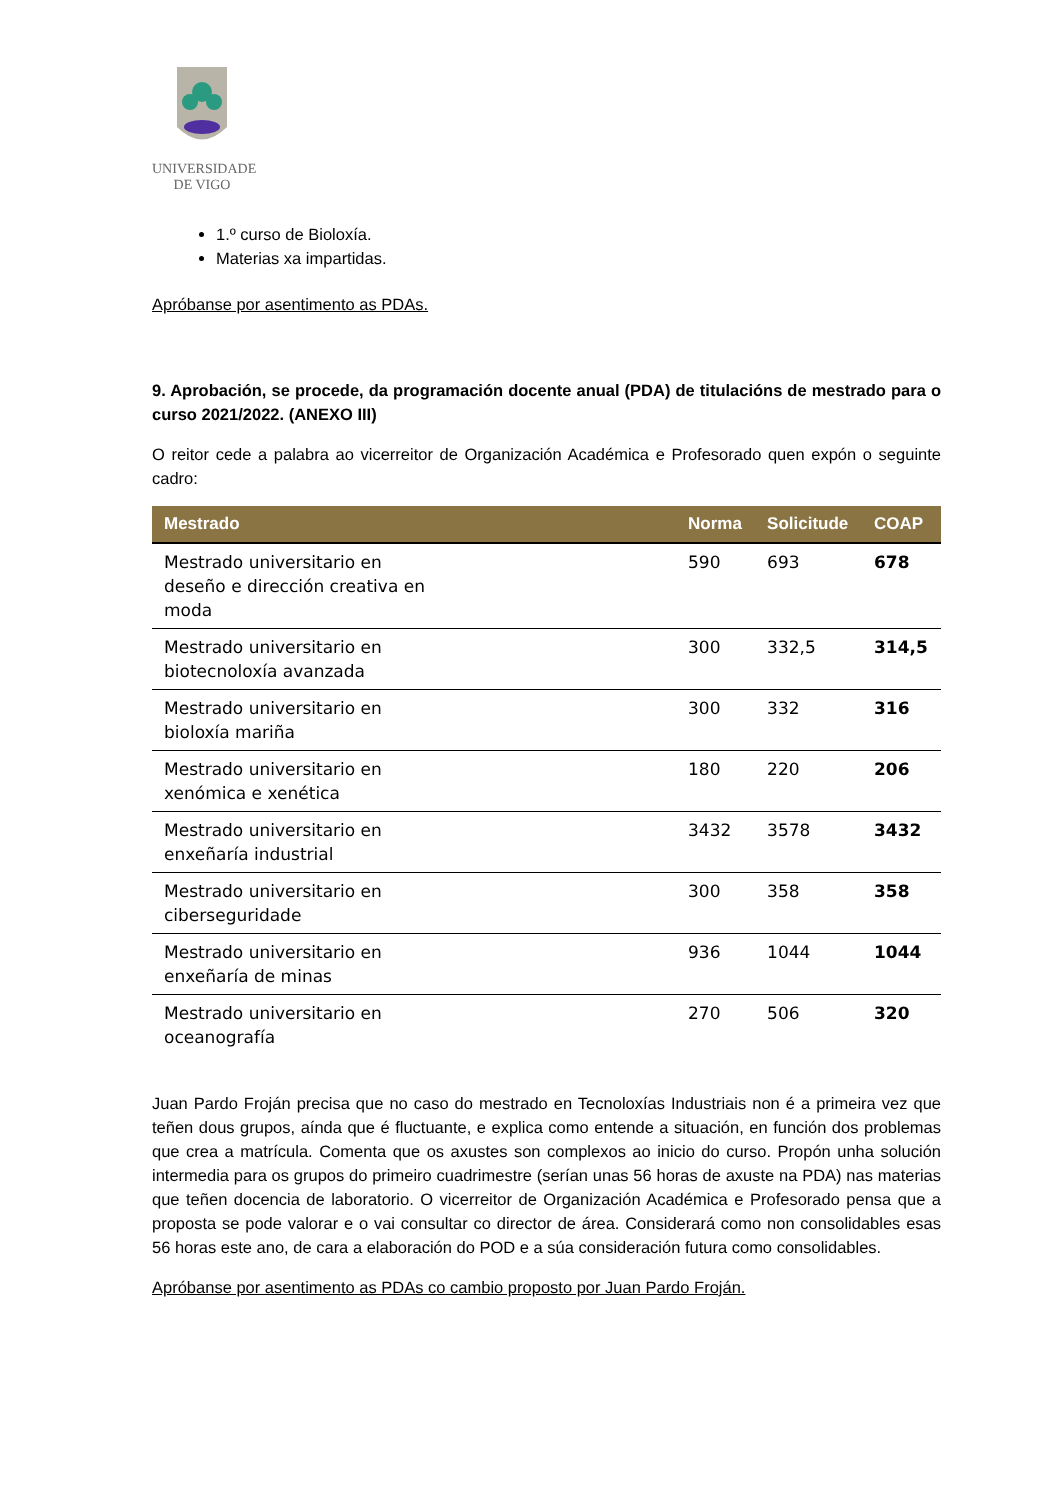UNIVERSIDADE
DE VIGO
1.º curso de Bioloxía.
Materias xa impartidas.
Apróbanse por asentimento as PDAs.
9. Aprobación, se procede, da programación docente anual (PDA) de titulacións de mestrado para o curso 2021/2022. (ANEXO III)
O reitor cede a palabra ao vicerreitor de Organización Académica e Profesorado quen expón o seguinte cadro:
| Mestrado | Norma | Solicitude | COAP |
| --- | --- | --- | --- |
| Mestrado universitario en deseño e dirección creativa en moda | 590 | 693 | 678 |
| Mestrado universitario en biotecnoloxía avanzada | 300 | 332,5 | 314,5 |
| Mestrado universitario en bioloxía mariña | 300 | 332 | 316 |
| Mestrado universitario en xenómica e xenética | 180 | 220 | 206 |
| Mestrado universitario en enxeñaría industrial | 3432 | 3578 | 3432 |
| Mestrado universitario en ciberseguridade | 300 | 358 | 358 |
| Mestrado universitario en enxeñaría de minas | 936 | 1044 | 1044 |
| Mestrado universitario en oceanografía | 270 | 506 | 320 |
Juan Pardo Froján precisa que no caso do mestrado en Tecnoloxías Industriais non é a primeira vez que teñen dous grupos, aínda que é fluctuante, e explica como entende a situación, en función dos problemas que crea a matrícula. Comenta que os axustes son complexos ao inicio do curso. Propón unha solución intermedia para os grupos do primeiro cuadrimestre (serían unas 56 horas de axuste na PDA) nas materias que teñen docencia de laboratorio. O vicerreitor de Organización Académica e Profesorado pensa que a proposta se pode valorar e o vai consultar co director de área. Considerará como non consolidables esas 56 horas este ano, de cara a elaboración do POD e a súa consideración futura como consolidables.
Apróbanse por asentimento as PDAs co cambio proposto por Juan Pardo Froján.